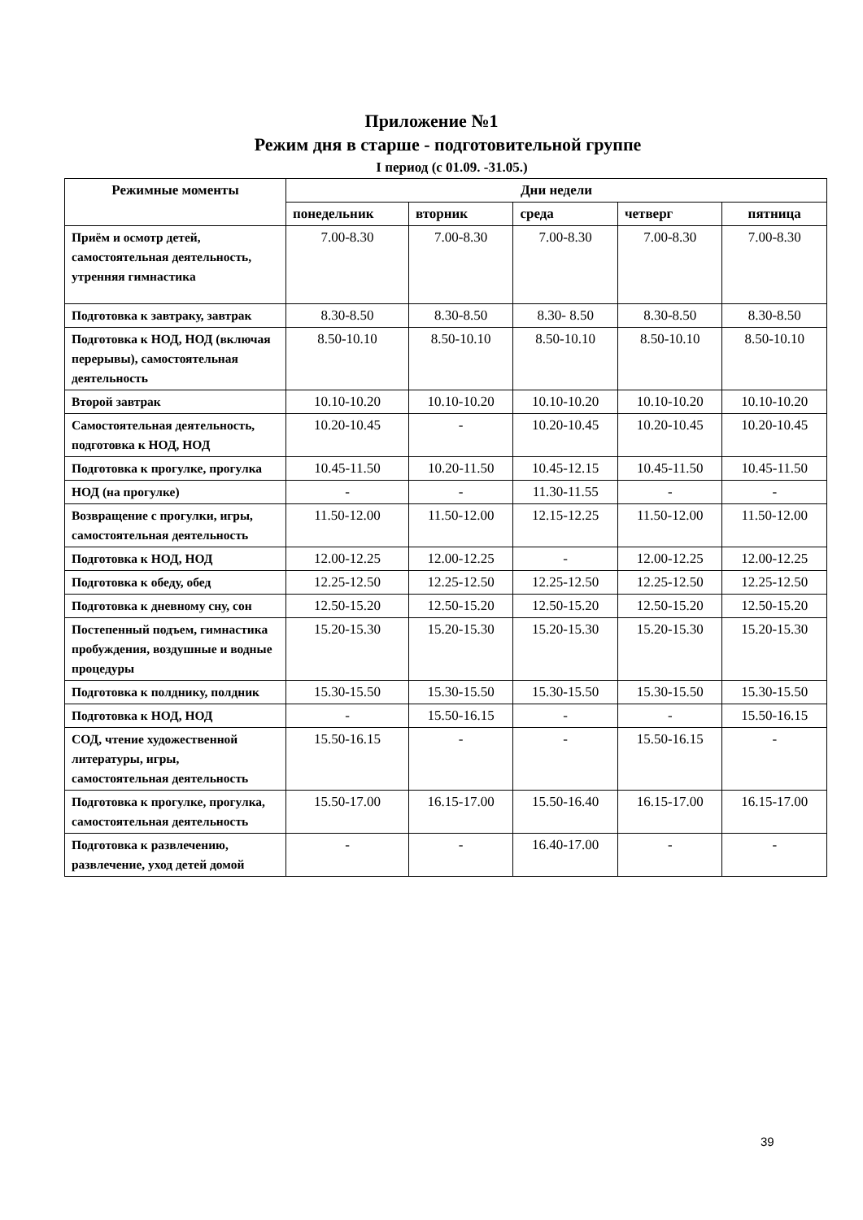Приложение №1
Режим дня в старше - подготовительной группе
I период (с 01.09. -31.05.)
| Режимные моменты | Дни недели | | | | |
| --- | --- | --- | --- | --- | --- |
| | понедельник | вторник | среда | четверг | пятница |
| Приём и осмотр детей, самостоятельная деятельность, утренняя гимнастика | 7.00-8.30 | 7.00-8.30 | 7.00-8.30 | 7.00-8.30 | 7.00-8.30 |
| Подготовка к завтраку, завтрак | 8.30-8.50 | 8.30-8.50 | 8.30- 8.50 | 8.30-8.50 | 8.30-8.50 |
| Подготовка к НОД, НОД (включая перерывы), самостоятельная деятельность | 8.50-10.10 | 8.50-10.10 | 8.50-10.10 | 8.50-10.10 | 8.50-10.10 |
| Второй завтрак | 10.10-10.20 | 10.10-10.20 | 10.10-10.20 | 10.10-10.20 | 10.10-10.20 |
| Самостоятельная деятельность, подготовка к НОД, НОД | 10.20-10.45 | - | 10.20-10.45 | 10.20-10.45 | 10.20-10.45 |
| Подготовка к прогулке, прогулка | 10.45-11.50 | 10.20-11.50 | 10.45-12.15 | 10.45-11.50 | 10.45-11.50 |
| НОД (на прогулке) | - | - | 11.30-11.55 | - | - |
| Возвращение с прогулки, игры, самостоятельная деятельность | 11.50-12.00 | 11.50-12.00 | 12.15-12.25 | 11.50-12.00 | 11.50-12.00 |
| Подготовка к НОД, НОД | 12.00-12.25 | 12.00-12.25 | - | 12.00-12.25 | 12.00-12.25 |
| Подготовка к обеду, обед | 12.25-12.50 | 12.25-12.50 | 12.25-12.50 | 12.25-12.50 | 12.25-12.50 |
| Подготовка к дневному сну, сон | 12.50-15.20 | 12.50-15.20 | 12.50-15.20 | 12.50-15.20 | 12.50-15.20 |
| Постепенный подъем, гимнастика пробуждения, воздушные и водные процедуры | 15.20-15.30 | 15.20-15.30 | 15.20-15.30 | 15.20-15.30 | 15.20-15.30 |
| Подготовка к полднику, полдник | 15.30-15.50 | 15.30-15.50 | 15.30-15.50 | 15.30-15.50 | 15.30-15.50 |
| Подготовка к НОД, НОД | - | 15.50-16.15 | - | - | 15.50-16.15 |
| СОД, чтение художественной литературы, игры, самостоятельная деятельность | 15.50-16.15 | - | - | 15.50-16.15 | - |
| Подготовка к прогулке, прогулка, самостоятельная деятельность | 15.50-17.00 | 16.15-17.00 | 15.50-16.40 | 16.15-17.00 | 16.15-17.00 |
| Подготовка к развлечению, развлечение, уход детей домой | - | - | 16.40-17.00 | - | - |
39